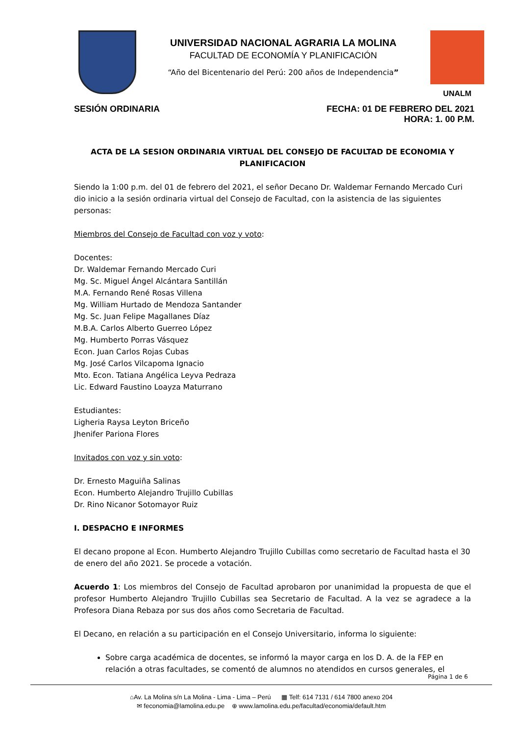UNIVERSIDAD NACIONAL AGRARIA LA MOLINA
FACULTAD DE ECONOMÍA Y PLANIFICACIÓN
“Año del Bicentenario del Perú: 200 años de Independencia”
UNALM
SESIÓN ORDINARIA FECHA: 01 DE FEBRERO DEL 2021
HORA: 1. 00 P.M.
ACTA DE LA SESION ORDINARIA VIRTUAL DEL CONSEJO DE FACULTAD DE ECONOMIA Y PLANIFICACION
Siendo la 1:00 p.m. del 01 de febrero del 2021, el señor Decano Dr. Waldemar Fernando Mercado Curi dio inicio a la sesión ordinaria virtual del Consejo de Facultad, con la asistencia de las siguientes personas:
Miembros del Consejo de Facultad con voz y voto:
Docentes:
Dr. Waldemar Fernando Mercado Curi
Mg. Sc. Miguel Ángel Alcántara Santillán
M.A. Fernando René Rosas Villena
Mg. William Hurtado de Mendoza Santander
Mg. Sc. Juan Felipe Magallanes Díaz
M.B.A. Carlos Alberto Guerreo López
Mg. Humberto Porras Vásquez
Econ. Juan Carlos Rojas Cubas
Mg. José Carlos Vilcapoma Ignacio
Mto. Econ. Tatiana Angélica Leyva Pedraza
Lic. Edward Faustino Loayza Maturrano
Estudiantes:
Ligheria Raysa Leyton Briceño
Jhenifer Pariona Flores
Invitados con voz y sin voto:
Dr. Ernesto Maguiña Salinas
Econ. Humberto Alejandro Trujillo Cubillas
Dr. Rino Nicanor Sotomayor Ruiz
I. DESPACHO E INFORMES
El decano propone al Econ. Humberto Alejandro Trujillo Cubillas como secretario de Facultad hasta el 30 de enero del año 2021. Se procede a votación.
Acuerdo 1: Los miembros del Consejo de Facultad aprobaron por unanimidad la propuesta de que el profesor Humberto Alejandro Trujillo Cubillas sea Secretario de Facultad. A la vez se agradece a la Profesora Diana Rebaza por sus dos años como Secretaria de Facultad.
El Decano, en relación a su participación en el Consejo Universitario, informa lo siguiente:
Sobre carga académica de docentes, se informó la mayor carga en los D. A. de la FEP en relación a otras facultades, se comentó de alumnos no atendidos en cursos generales, el
Página 1 de 6
⌂Av. La Molina s/n La Molina - Lima - Lima – Perú ▦ Telf: 614 7131 / 614 7800 anexo 204
✉ feconomia@lamolina.edu.pe ⊕ www.lamolina.edu.pe/facultad/economia/default.htm